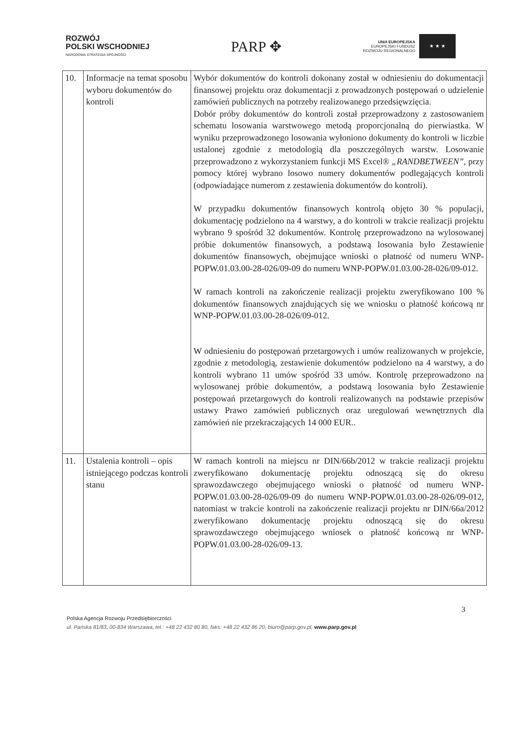ROZWÓJ
POLSKI WSCHODNIEJ
NARODOWA STRATEGIA SPÓJNOŚCI
PARP ✥
UNIA EUROPEJSKA
EUROPEJSKI FUNDUSZ
ROZWOJU REGIONALNEGO
★ ★ ★
| 10. | Informacje na temat sposobu wyboru dokumentów do kontroli | Wybór dokumentów do kontroli dokonany został w odniesieniu do dokumentacji finansowej projektu oraz dokumentacji z prowadzonych postępowań o udzielenie zamówień publicznych na potrzeby realizowanego przedsięwzięcia. Dobór próby dokumentów do kontroli został przeprowadzony z zastosowaniem schematu losowania warstwowego metodą proporcjonalną do pierwiastka. W wyniku przeprowadzonego losowania wyłoniono dokumenty do kontroli w liczbie ustalonej zgodnie z metodologią dla poszczególnych warstw. Losowanie przeprowadzono z wykorzystaniem funkcji MS Excel® „RANDBETWEEN” , przy pomocy której wybrano losowo numery dokumentów podlegających kontroli (odpowiadające numerom z zestawienia dokumentów do kontroli). W przypadku dokumentów finansowych kontrolą objęto 30 % populacji, dokumentację podzielono na 4 warstwy, a do kontroli w trakcie realizacji projektu wybrano 9 spośród 32 dokumentów. Kontrolę przeprowadzono na wylosowanej próbie dokumentów finansowych, a podstawą losowania było Zestawienie dokumentów finansowych, obejmujące wnioski o płatność od numeru WNP-POPW.01.03.00-28-026/09-09 do numeru WNP-POPW.01.03.00-28-026/09-012. W ramach kontroli na zakończenie realizacji projektu zweryfikowano 100 % dokumentów finansowych znajdujących się we wniosku o płatność końcową nr WNP-POPW.01.03.00-28-026/09-012. W odniesieniu do postępowań przetargowych i umów realizowanych w projekcie, zgodnie z metodologią, zestawienie dokumentów podzielono na 4 warstwy, a do kontroli wybrano 11 umów spośród 33 umów. Kontrolę przeprowadzono na wylosowanej próbie dokumentów, a podstawą losowania było Zestawienie postępowań przetargowych do kontroli realizowanych na podstawie przepisów ustawy Prawo zamówień publicznych oraz uregulowań wewnętrznych dla zamówień nie przekraczających 14 000 EUR.. |
| 11. | Ustalenia kontroli – opis istniejącego podczas kontroli stanu | W ramach kontroli na miejscu nr DIN/66b/2012 w trakcie realizacji projektu zweryfikowano dokumentację projektu odnoszącą się do okresu sprawozdawczego obejmującego wnioski o płatność od numeru WNP-POPW.01.03.00-28-026/09-09 do numeru WNP-POPW.01.03.00-28-026/09-012, natomiast w trakcie kontroli na zakończenie realizacji projektu nr DIN/66a/2012 zweryfikowano dokumentację projektu odnoszącą się do okresu sprawozdawczego obejmującego wniosek o płatność końcową nr WNP-POPW.01.03.00-28-026/09-13. |
3
Polska Agencja Rozwoju Przedsiębiorczości
ul. Pańska 81/83, 00-834 Warszawa, tel.: +48 22 432 80 80, faks: +48 22 432 86 20, biuro@parp.gov.pl, www.parp.gov.pl